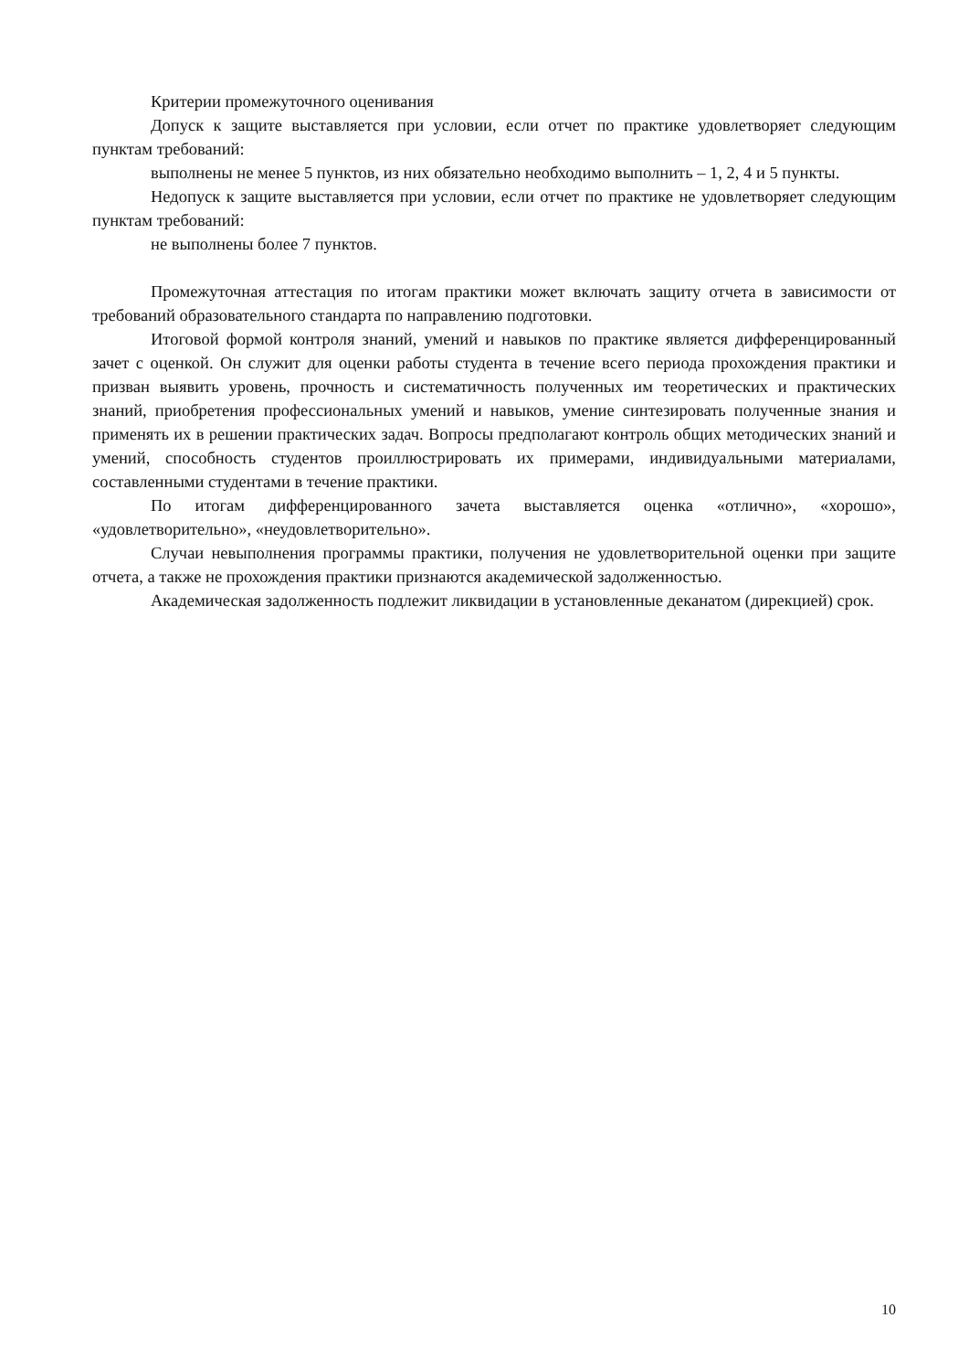Критерии промежуточного оценивания
Допуск к защите выставляется при условии, если отчет по практике удовлетворяет следующим пунктам требований:
выполнены не менее 5 пунктов, из них обязательно необходимо выполнить – 1, 2, 4 и 5 пункты.
Недопуск к защите выставляется при условии, если отчет по практике не удовлетворяет следующим пунктам требований:
не выполнены более 7 пунктов.
Промежуточная аттестация по итогам практики может включать защиту отчета в зависимости от требований образовательного стандарта по направлению подготовки.
Итоговой формой контроля знаний, умений и навыков по практике является дифференцированный зачет с оценкой. Он служит для оценки работы студента в течение всего периода прохождения практики и призван выявить уровень, прочность и систематичность полученных им теоретических и практических знаний, приобретения профессиональных умений и навыков, умение синтезировать полученные знания и применять их в решении практических задач. Вопросы предполагают контроль общих методических знаний и умений, способность студентов проиллюстрировать их примерами, индивидуальными материалами, составленными студентами в течение практики.
По итогам дифференцированного зачета выставляется оценка «отлично», «хорошо», «удовлетворительно», «неудовлетворительно».
Случаи невыполнения программы практики, получения не удовлетворительной оценки при защите отчета, а также не прохождения практики признаются академической задолженностью.
Академическая задолженность подлежит ликвидации в установленные деканатом (дирекцией) срок.
10